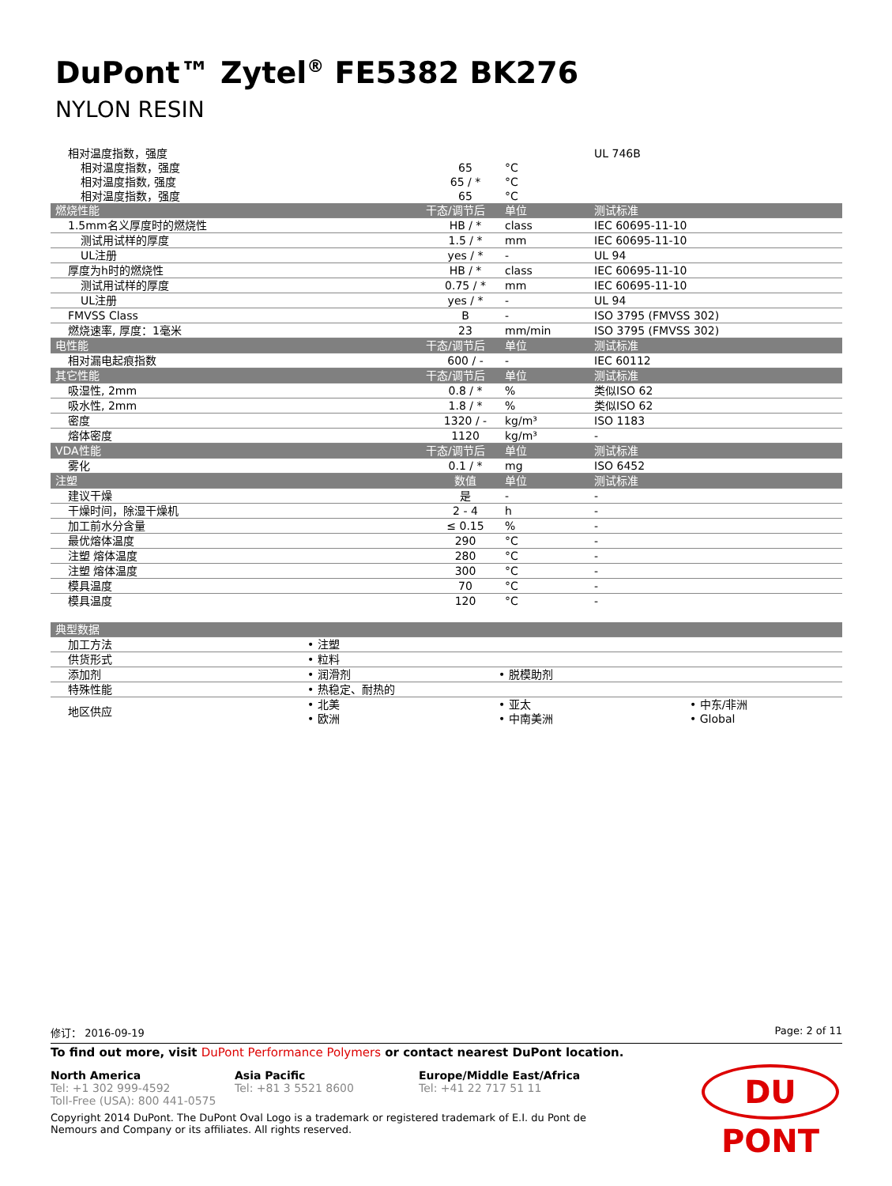DuPont™ Zytel<sup>®</sup> FE5382 BK276
NYLON RESIN
| 相对温度指数，强度 | | | UL 746B |
| 相对温度指数，强度 | 65 | °C | |
| 相对温度指数, 强度 | 65 / * | °C | |
| 相对温度指数，强度 | 65 | °C | |
| 燃烧性能 | 干态/调节后 | 单位 | 测试标准 |
| 1.5mm名义厚度时的燃烧性 | HB / * | class | IEC 60695-11-10 |
| 测试用试样的厚度 | 1.5 / * | mm | IEC 60695-11-10 |
| UL注册 | yes / * | - | UL 94 |
| 厚度为h时的燃烧性 | HB / * | class | IEC 60695-11-10 |
| 测试用试样的厚度 | 0.75 / * | mm | IEC 60695-11-10 |
| UL注册 | yes / * | - | UL 94 |
| FMVSS Class | B | - | ISO 3795 (FMVSS 302) |
| 燃烧速率, 厚度：1毫米 | 23 | mm/min | ISO 3795 (FMVSS 302) |
| 电性能 | 干态/调节后 | 单位 | 测试标准 |
| 相对漏电起痕指数 | 600 / - | - | IEC 60112 |
| 其它性能 | 干态/调节后 | 单位 | 测试标准 |
| 吸湿性, 2mm | 0.8 / * | % | 类似ISO 62 |
| 吸水性, 2mm | 1.8 / * | % | 类似ISO 62 |
| 密度 | 1320 / - | kg/m³ | ISO 1183 |
| 熔体密度 | 1120 | kg/m³ | - |
| VDA性能 | 干态/调节后 | 单位 | 测试标准 |
| 雾化 | 0.1 / * | mg | ISO 6452 |
| 注塑 | 数值 | 单位 | 测试标准 |
| 建议干燥 | 是 | - | - |
| 干燥时间，除湿干燥机 | 2 - 4 | h | - |
| 加工前水分含量 | ≤ 0.15 | % | - |
| 最优熔体温度 | 290 | °C | - |
| 注塑 熔体温度 | 280 | °C | - |
| 注塑 熔体温度 | 300 | °C | - |
| 模具温度 | 70 | °C | - |
| 模具温度 | 120 | °C | - |
| 典型数据 | | | |
| --- | --- | --- | --- |
| 加工方法 | • 注塑 | | |
| 供货形式 | • 粒料 | | |
| 添加剂 | • 润滑剂 | • 脱模助剂 | |
| 特殊性能 | • 热稳定、耐热的 | | |
| 地区供应 | • 北美 • 欧洲 | • 亚太 • 中南美洲 | • 中东/非洲 • Global |
修订： 2016-09-19 Page: 2 of 11
To find out more, visit DuPont Performance Polymers or contact nearest DuPont location.
North America
Tel: +1 302 999-4592
Toll-Free (USA): 800 441-0575
Asia Pacific
Tel: +81 3 5521 8600
Europe/Middle East/Africa
Tel: +41 22 717 51 11
Copyright 2014 DuPont. The DuPont Oval Logo is a trademark or registered trademark of E.I. du Pont de Nemours and Company or its affiliates. All rights reserved.
DU PONT